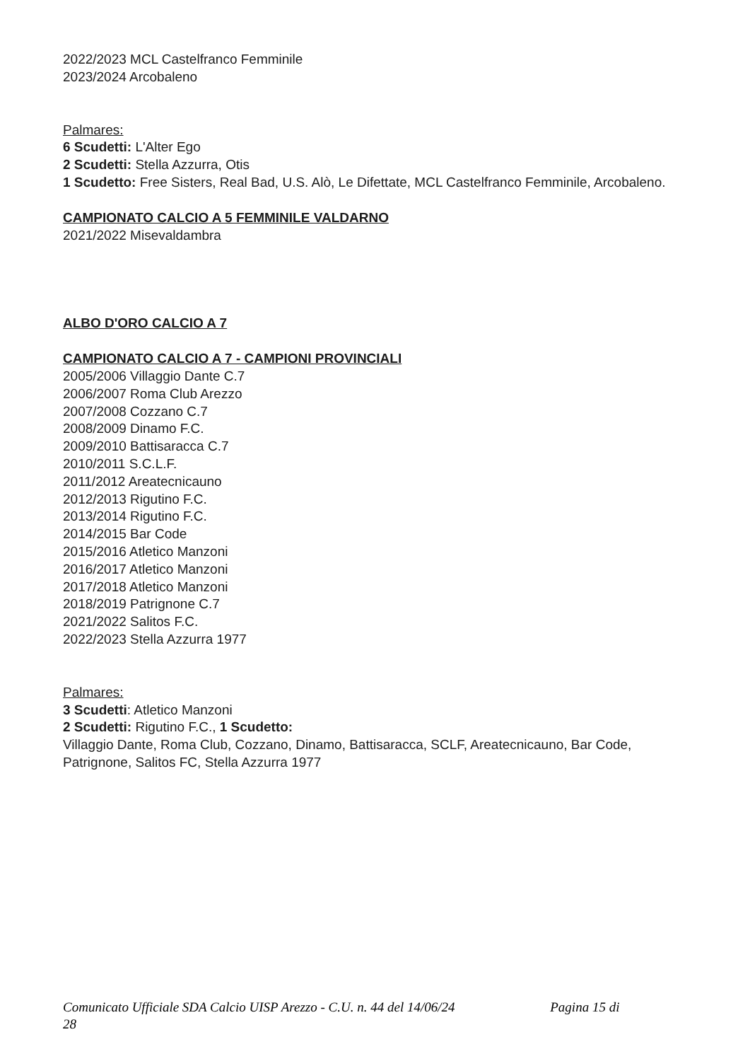2022/2023 MCL Castelfranco Femminile
2023/2024 Arcobaleno
Palmares:
6 Scudetti: L'Alter Ego
2 Scudetti: Stella Azzurra, Otis
1 Scudetto: Free Sisters, Real Bad, U.S. Alò, Le Difettate, MCL Castelfranco Femminile, Arcobaleno.
CAMPIONATO CALCIO A 5 FEMMINILE VALDARNO
2021/2022 Misevaldambra
ALBO D'ORO CALCIO A 7
CAMPIONATO CALCIO A 7 - CAMPIONI PROVINCIALI
2005/2006 Villaggio Dante C.7
2006/2007 Roma Club Arezzo
2007/2008 Cozzano C.7
2008/2009 Dinamo F.C.
2009/2010 Battisaracca C.7
2010/2011 S.C.L.F.
2011/2012 Areatecnicauno
2012/2013 Rigutino F.C.
2013/2014 Rigutino F.C.
2014/2015 Bar Code
2015/2016 Atletico Manzoni
2016/2017 Atletico Manzoni
2017/2018 Atletico Manzoni
2018/2019 Patrignone C.7
2021/2022 Salitos F.C.
2022/2023 Stella Azzurra 1977
Palmares:
3 Scudetti: Atletico Manzoni
2 Scudetti: Rigutino F.C., 1 Scudetto:
Villaggio Dante, Roma Club, Cozzano, Dinamo, Battisaracca, SCLF, Areatecnicauno, Bar Code, Patrignone, Salitos FC, Stella Azzurra 1977
Comunicato Ufficiale SDA Calcio UISP Arezzo - C.U. n. 44 del 14/06/24 Pagina 15 di
28